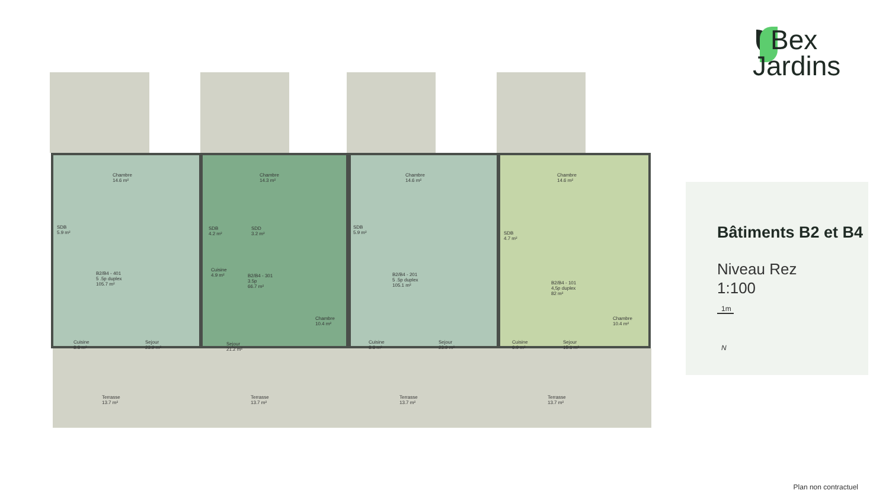Bex
Jardins
Chambre
14.6 m²
SDB
5.9 m²
B2/B4 - 401
5 .5p duplex
105.7 m²
Cuisine
8.8 m²
Sejour
23.9 m²
Chambre
14.3 m²
SDB
4.2 m²
SDD
3.2 m²
Cuisine
4.9 m²
B2/B4 - 301
3.5p
66.7 m²
Sejour
21.2 m²
Chambre
10.4 m²
Chambre
14.6 m²
SDB
5.9 m²
B2/B4 - 201
5 .5p duplex
105.1 m²
Cuisine
8.8 m²
Sejour
23.9 m²
Chambre
14.6 m²
SDB
4.7 m²
B2/B4 - 101
4,5p duplex
82 m²
Cuisine
6.9 m²
Sejour
15.1 m²
Chambre
10.4 m²
Terrasse
13.7 m²
Terrasse
13.7 m²
Terrasse
13.7 m²
Terrasse
13.7 m²
Bâtiments B2 et B4
Niveau Rez
1:100
1m
N
Plan non contractuel